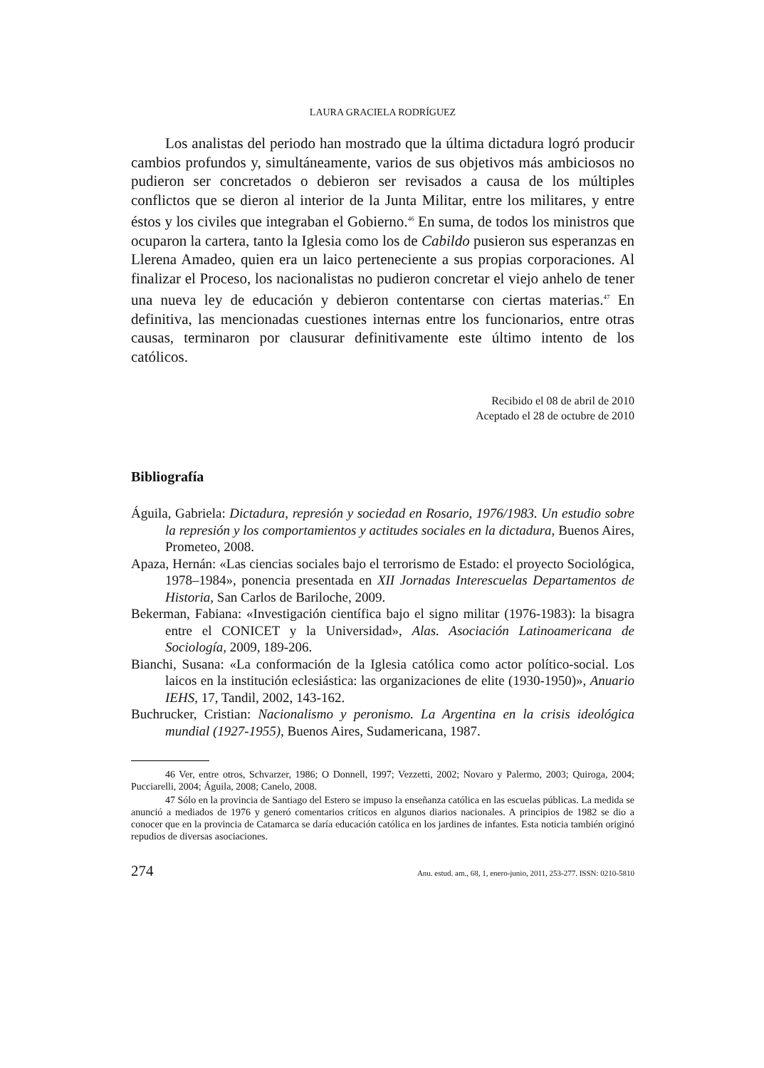LAURA GRACIELA RODRÍGUEZ
Los analistas del periodo han mostrado que la última dictadura logró producir cambios profundos y, simultáneamente, varios de sus objetivos más ambiciosos no pudieron ser concretados o debieron ser revisados a causa de los múltiples conflictos que se dieron al interior de la Junta Militar, entre los militares, y entre éstos y los civiles que integraban el Gobierno.<sup>46</sup> En suma, de todos los ministros que ocuparon la cartera, tanto la Iglesia como los de Cabildo pusieron sus esperanzas en Llerena Amadeo, quien era un laico perteneciente a sus propias corporaciones. Al finalizar el Proceso, los nacionalistas no pudieron concretar el viejo anhelo de tener una nueva ley de educación y debieron contentarse con ciertas materias.<sup>47</sup> En definitiva, las mencionadas cuestiones internas entre los funcionarios, entre otras causas, terminaron por clausurar definitivamente este último intento de los católicos.
Recibido el 08 de abril de 2010
Aceptado el 28 de octubre de 2010
Bibliografía
Águila, Gabriela: Dictadura, represión y sociedad en Rosario, 1976/1983. Un estudio sobre la represión y los comportamientos y actitudes sociales en la dictadura, Buenos Aires, Prometeo, 2008.
Apaza, Hernán: «Las ciencias sociales bajo el terrorismo de Estado: el proyecto Sociológica, 1978–1984», ponencia presentada en XII Jornadas Interescuelas Departamentos de Historia, San Carlos de Bariloche, 2009.
Bekerman, Fabiana: «Investigación científica bajo el signo militar (1976-1983): la bisagra entre el CONICET y la Universidad», Alas. Asociación Latinoamericana de Sociología, 2009, 189-206.
Bianchi, Susana: «La conformación de la Iglesia católica como actor político-social. Los laicos en la institución eclesiástica: las organizaciones de elite (1930-1950)», Anuario IEHS, 17, Tandil, 2002, 143-162.
Buchrucker, Cristian: Nacionalismo y peronismo. La Argentina en la crisis ideológica mundial (1927-1955), Buenos Aires, Sudamericana, 1987.
46 Ver, entre otros, Schvarzer, 1986; O Donnell, 1997; Vezzetti, 2002; Novaro y Palermo, 2003; Quiroga, 2004; Pucciarelli, 2004; Águila, 2008; Canelo, 2008.
47 Sólo en la provincia de Santiago del Estero se impuso la enseñanza católica en las escuelas públicas. La medida se anunció a mediados de 1976 y generó comentarios críticos en algunos diarios nacionales. A principios de 1982 se dio a conocer que en la provincia de Catamarca se daría educación católica en los jardines de infantes. Esta noticia también originó repudios de diversas asociaciones.
274 Anu. estud. am., 68, 1, enero-junio, 2011, 253-277. ISSN: 0210-5810